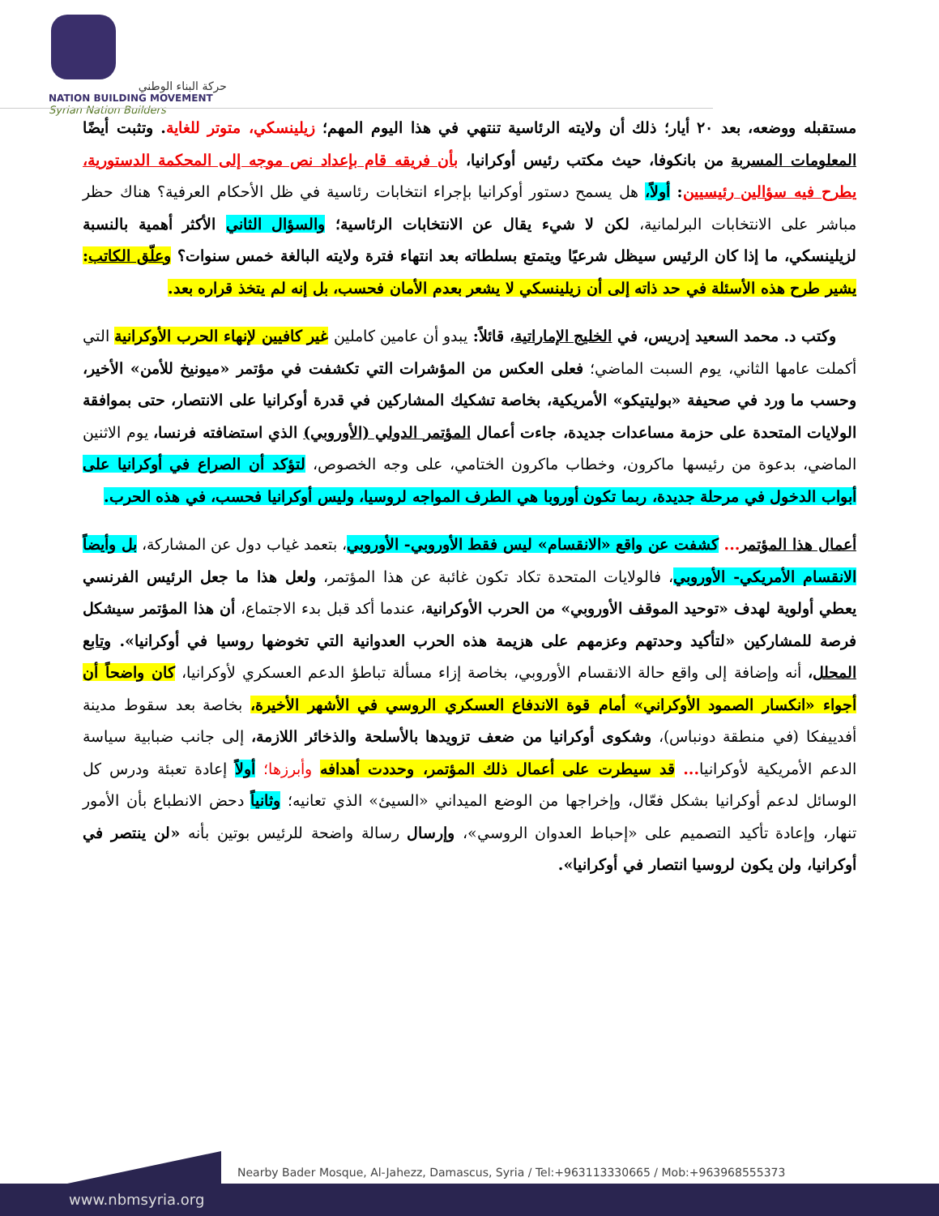حركة البناء الوطني
NATION BUILDING MOVEMENT
Syrian Nation Builders
مستقبله ووضعه، بعد ٢٠ أيار؛ ذلك أن ولايته الرئاسية تنتهي في هذا اليوم المهم؛ زيلينسكي، متوتر للغاية. وتثبت أيضًا المعلومات المسربة من بانكوفا، حيث مكتب رئيس أوكرانيا، بأن فريقه قام بإعداد نص موجه إلى المحكمة الدستورية، يطرح فيه سؤالين رئيسيين: أولاً، هل يسمح دستور أوكرانيا بإجراء انتخابات رئاسية في ظل الأحكام العرفية؟ هناك حظر مباشر على الانتخابات البرلمانية، لكن لا شيء يقال عن الانتخابات الرئاسية؛ والسؤال الثاني الأكثر أهمية بالنسبة لزيلينسكي، ما إذا كان الرئيس سيظل شرعيًا ويتمتع بسلطاته بعد انتهاء فترة ولايته البالغة خمس سنوات؟ وعلّق الكاتب: يشير طرح هذه الأسئلة في حد ذاته إلى أن زيلينسكي لا يشعر بعدم الأمان فحسب، بل إنه لم يتخذ قراره بعد.
وكتب د. محمد السعيد إدريس، في الخليج الإماراتية، قائلاً: يبدو أن عامين كاملين غير كافيين لإنهاء الحرب الأوكرانية التي أكملت عامها الثاني، يوم السبت الماضي؛ فعلى العكس من المؤشرات التي تكشفت في مؤتمر «ميونيخ للأمن» الأخير، وحسب ما ورد في صحيفة «بوليتيكو» الأمريكية، بخاصة تشكيك المشاركين في قدرة أوكرانيا على الانتصار، حتى بموافقة الولايات المتحدة على حزمة مساعدات جديدة، جاءت أعمال المؤتمر الدولي (الأوروبي) الذي استضافته فرنسا، يوم الاثنين الماضي، بدعوة من رئيسها ماكرون، وخطاب ماكرون الختامي، على وجه الخصوص، لتؤكد أن الصراع في أوكرانيا على أبواب الدخول في مرحلة جديدة، ربما تكون أوروبا هي الطرف المواجه لروسيا، وليس أوكرانيا فحسب، في هذه الحرب.
أعمال هذا المؤتمر... كشفت عن واقع «الانقسام» ليس فقط الأوروبي- الأوروبي، بتعمد غياب دول عن المشاركة، بل وأيضاً الانقسام الأمريكي- الأوروبي، فالولايات المتحدة تكاد تكون غائبة عن هذا المؤتمر، ولعل هذا ما جعل الرئيس الفرنسي يعطي أولوية لهدف «توحيد الموقف الأوروبي» من الحرب الأوكرانية، عندما أكد قبل بدء الاجتماع، أن هذا المؤتمر سيشكل فرصة للمشاركين «لتأكيد وحدتهم وعزمهم على هزيمة هذه الحرب العدوانية التي تخوضها روسيا في أوكرانيا». وتابع المحلل، أنه وإضافة إلى واقع حالة الانقسام الأوروبي، بخاصة إزاء مسألة تباطؤ الدعم العسكري لأوكرانيا، كان واضحاً أن أجواء «انكسار الصمود الأوكراني» أمام قوة الاندفاع العسكري الروسي في الأشهر الأخيرة، بخاصة بعد سقوط مدينة أفدييفكا (في منطقة دونباس)، وشكوى أوكرانيا من ضعف تزويدها بالأسلحة والذخائر اللازمة، إلى جانب ضبابية سياسة الدعم الأمريكية لأوكرانيا... قد سيطرت على أعمال ذلك المؤتمر، وحددت أهدافه وأبرزها؛ أولاً إعادة تعبئة ودرس كل الوسائل لدعم أوكرانيا بشكل فعّال، وإخراجها من الوضع الميداني «السيئ» الذي تعانيه؛ وثانياً دحض الانطباع بأن الأمور تنهار، وإعادة تأكيد التصميم على «إحباط العدوان الروسي»، وإرسال رسالة واضحة للرئيس بوتين بأنه «لن ينتصر في أوكرانيا، ولن يكون لروسيا انتصار في أوكرانيا».
Nearby Bader Mosque, Al-Jahezz, Damascus, Syria / Tel:+963113330665 / Mob:+963968555373
www.nbmsyria.org